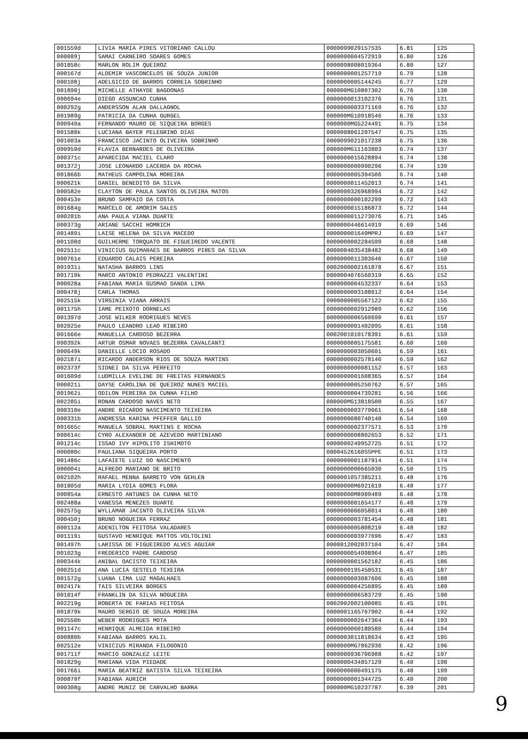| 001559d | LIVIA MARIA PIRES VITORIANO CALLOU | 0000099029157535 | 6.81 | 125 |
| 000089j | SAMAI CARNEIRO SOARES GOMES | 0000000004572919 | 6.80 | 126 |
| 001858c | MARLON ROLIM QUEIROZ | 0000098008019364 | 6.80 | 127 |
| 000167d | ALDEMIR VASCONCELOS DE SOUZA JUNIOR | 0000000001257719 | 6.79 | 128 |
| 000108j | ADELGICIO DE BARROS CORREIA SOBRINHO | 0000000005144245 | 6.77 | 129 |
| 001890j | MICHELLE ATHAYDE BAGDONAS | 000000MG10807302 | 6.76 | 130 |
| 000694e | DIEGO ASSUNCAO CUNHA | 0000000013102376 | 6.76 | 131 |
| 000292g | ANDERSSON ALAN DALLAGNOL | 0000000003371169 | 6.76 | 132 |
| 001989g | PATRICIA DA CUNHA GURGEL | 000000MG10918546 | 6.76 | 133 |
| 000949a | FERNANDO MAURO DE SIQUEIRA BORGES | 0000000MG5224491 | 6.75 | 134 |
| 001588k | LUCIANA BAYER PELEGRINO DIAS | 0000008061207547 | 6.75 | 135 |
| 001003a | FRANCISCO JACINTO OLIVEIRA SOBRINHO | 0000099021017238 | 6.75 | 136 |
| 000959d | FLAVIA BERNARDES DE OLIVEIRA | 000000MG11163803 | 6.74 | 137 |
| 000371c | APARECIDA MACIEL CLARO | 0000000015628894 | 6.74 | 138 |
| 001372j | JOSE LEONARDO LACERDA DA ROCHA | 0000000000990296 | 6.74 | 139 |
| 001866b | MATHEUS CAMPOLINA MOREIRA | 0000000005394506 | 6.74 | 140 |
| 000621k | DANIEL BENEDITO DA SILVA | 0000000011452013 | 6.74 | 141 |
| 000582e | CLAYTON DE PAULA SANTOS OLIVEIRA MATOS | 0000000326968994 | 6.72 | 142 |
| 000453e | BRUNO SAMPAIO DA COSTA | 0000000000102299 | 6.72 | 143 |
| 001684g | MARCELO DE AMORIM SALES | 0000000015186873 | 6.72 | 144 |
| 000281b | ANA PAULA VIANA DUARTE | 0000000011273076 | 6.71 | 145 |
| 000373g | ARIANE SACCHI HOMRICH | 0000000446614919 | 6.69 | 146 |
| 001489i | LAISE HELENA DA SILVA MACEDO | 000000001649MPRJ | 6.69 | 147 |
| 001108d | GUILHERME TORQUATO DE FIGUEIREDO VALENTE | 0000000002284599 | 6.68 | 148 |
| 002511c | VINICIUS GUIMARAES DE BARROS PIRES DA SILVA | 0000004035438482 | 6.68 | 149 |
| 000761e | EDUARDO CALAIS PEREIRA | 0000000011303646 | 6.67 | 150 |
| 001931i | NATASHA BARROS LINS | 0002000002161878 | 6.67 | 151 |
| 001719k | MARCO ANTONIO PEDRAZZI VALENTINI | 0000004076560319 | 6.65 | 152 |
| 000028a | FABIANA MARIA GUSMAO DANDA LIMA | 0000000004532337 | 6.64 | 153 |
| 000478j | CARLA THOMAS | 0000000003108612 | 6.64 | 154 |
| 002515k | VIRGINIA VIANA ARRAIS | 0000000005567122 | 6.62 | 155 |
| 001175h | IAME PEIXOTO DORNELAS | 0000000002912989 | 6.62 | 156 |
| 001397d | JOSE WILKER RODRIGUES NEVES | 0000000006560690 | 6.61 | 157 |
| 002025e | PAULO LEANDRO LEAO RIBEIRO | 0000000001402095 | 6.61 | 158 |
| 001666e | MANUELLA CARDOSO BEZERRA | 0002001010178391 | 6.61 | 159 |
| 000392k | ARTUR OSMAR NOVAES BEZERRA CAVALCANTI | 0000000005175581 | 6.60 | 160 |
| 000649k | DANIELLE LOCIO ROSADO | 0000000003050601 | 6.59 | 161 |
| 002187i | RICARDO ANDERSON RIOS DE SOUZA MARTINS | 0000000002578146 | 6.59 | 162 |
| 002373f | SIDNEI DA SILVA PERFEITO | 0000000000081152 | 6.57 | 163 |
| 001609d | LUDMILLA EVELINE DE FREITAS FERNANDES | 0000000001608365 | 6.57 | 164 |
| 000021i | DAYSE CAROLINA DE QUEIROZ NUNES MACIEL | 0000000005250762 | 6.57 | 165 |
| 001962i | ODILON PEREIRA DA CUNHA FILHO | 0000000004739281 | 6.56 | 166 |
| 002285i | RONAN CARDOSO NAVES NETO | 000000MG13818500 | 6.55 | 167 |
| 000310e | ANDRE RICARDO NASCIMENTO TEIXEIRA | 0000000003779661 | 6.54 | 168 |
| 000331b | ANDRESSA KARINA PFEFFER GALLIO | 0000000080740140 | 6.54 | 169 |
| 001665c | MANUELA SOBRAL MARTINS E ROCHA | 0000000002377571 | 6.53 | 170 |
| 000614c | CYRO ALEXANDER DE AZEVEDO MARTINIANO | 0000000008802653 | 6.52 | 171 |
| 001214c | ISSAO IVY HIPOLITO ISHIMOTO | 0000000249952725 | 6.51 | 172 |
| 000080c | PAULIANA SIQUEIRA PORTO | 00004526160SSPPE | 6.51 | 173 |
| 001486c | LAFAIETE LUIZ DO NASCIMENTO | 0000000001187914 | 6.51 | 174 |
| 000004i | ALFREDO MARIANO DE BRITO | 0000000000665030 | 6.50 | 175 |
| 002102h | RAFAEL MENNA BARRETO VON GEHLEN | 0000001057385211 | 6.48 | 176 |
| 001805d | MARIA LYDIA GOMES FLORA | 00000000M6921619 | 6.48 | 177 |
| 000854a | ERNESTO ANTUNES DA CUNHA NETO | 00000000M8989489 | 6.48 | 178 |
| 002488a | VANESSA MENEZES DUARTE | 0000000001654177 | 6.48 | 179 |
| 002575g | WYLLAMAR JACINTO OLIVEIRA SILVA | 0000000006058014 | 6.48 | 180 |
| 000450j | BRUNO NOGUEIRA FERRAZ | 0000000003781454 | 6.48 | 181 |
| 000112a | ADENILTON FEITOSA VALADARES | 0000000005808210 | 6.48 | 182 |
| 001119i | GUSTAVO HENRIQUE MATTOS VOLTOLINI | 0000000003977696 | 6.47 | 183 |
| 001497h | LARISSA DE FIGUEIREDO ALVES AGUIAR | 0008812002037104 | 6.47 | 184 |
| 001023g | FREDERICO PADRE CARDOSO | 0000000054998964 | 6.47 | 185 |
| 000344k | ANIBAL OACISTO TEIXEIRA | 0000000001562182 | 6.45 | 186 |
| 000251d | ANA LUCIA SESTELO TEXEIRA | 0000000195450531 | 6.45 | 187 |
| 001572g | LUANA LIMA LUZ MAGALHAES | 0000000003087606 | 6.45 | 188 |
| 002417k | TAIS SILVEIRA BORGES | 0000000004256895 | 6.45 | 189 |
| 001014f | FRANKLIN DA SILVA NOGUEIRA | 0000000006583729 | 6.45 | 190 |
| 002219g | ROBERTA DE FARIAS FEITOSA | 0002002002100085 | 6.45 | 191 |
| 001879k | MAURO SERGIO DE SOUZA MOREIRA | 0000001165767902 | 6.44 | 192 |
| 002550b | WEBER RODRIGUES MOTA | 0000000002647364 | 6.44 | 193 |
| 001147c | HENRIQUE ALMEIDA RIBEIRO | 0000000060180580 | 6.44 | 194 |
| 000880b | FABIANA BARROS KALIL | 0000003011818634 | 6.43 | 195 |
| 002512e | VINICIUS MIRANDA FILOGONIO | 0000000MG7862936 | 6.42 | 196 |
| 001711f | MARCIO GONZALEZ LEITE | 0000000936706988 | 6.42 | 197 |
| 001829g | MARIANA VIDA PIEDADE | 0000000434857129 | 6.40 | 198 |
| 001766i | MARIA BEATRIZ BATISTA SILVA TEIXEIRA | 0000000000491175 | 6.40 | 199 |
| 000879f | FABIANA AURICH | 0000000001344725 | 6.40 | 200 |
| 000308g | ANDRE MUNIZ DE CARVALHO BARRA | 000000MG10237787 | 6.39 | 201 |
9